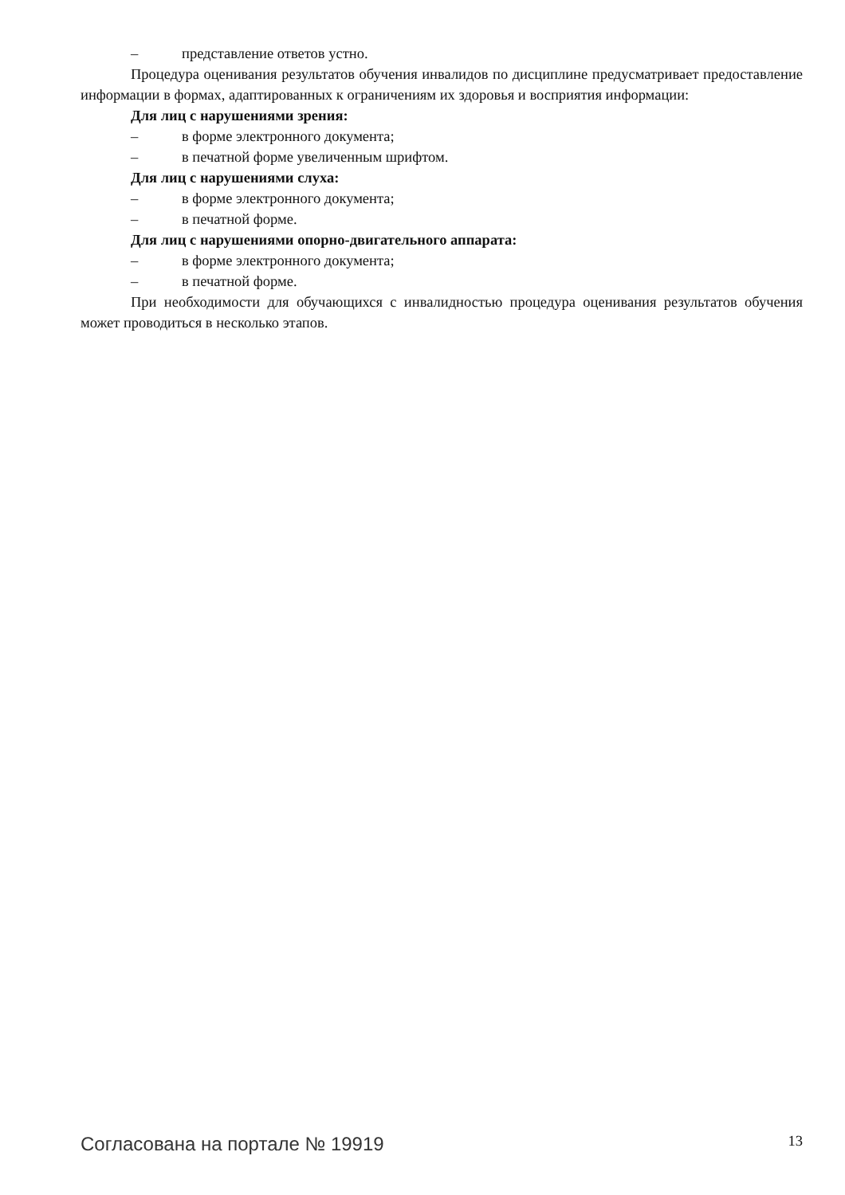– представление ответов устно.
Процедура оценивания результатов обучения инвалидов по дисциплине предусматривает предоставление информации в формах, адаптированных к ограничениям их здоровья и восприятия информации:
Для лиц с нарушениями зрения:
– в форме электронного документа;
– в печатной форме увеличенным шрифтом.
Для лиц с нарушениями слуха:
– в форме электронного документа;
– в печатной форме.
Для лиц с нарушениями опорно-двигательного аппарата:
– в форме электронного документа;
– в печатной форме.
При необходимости для обучающихся с инвалидностью процедура оценивания результатов обучения может проводиться в несколько этапов.
Согласована на портале № 19919 13